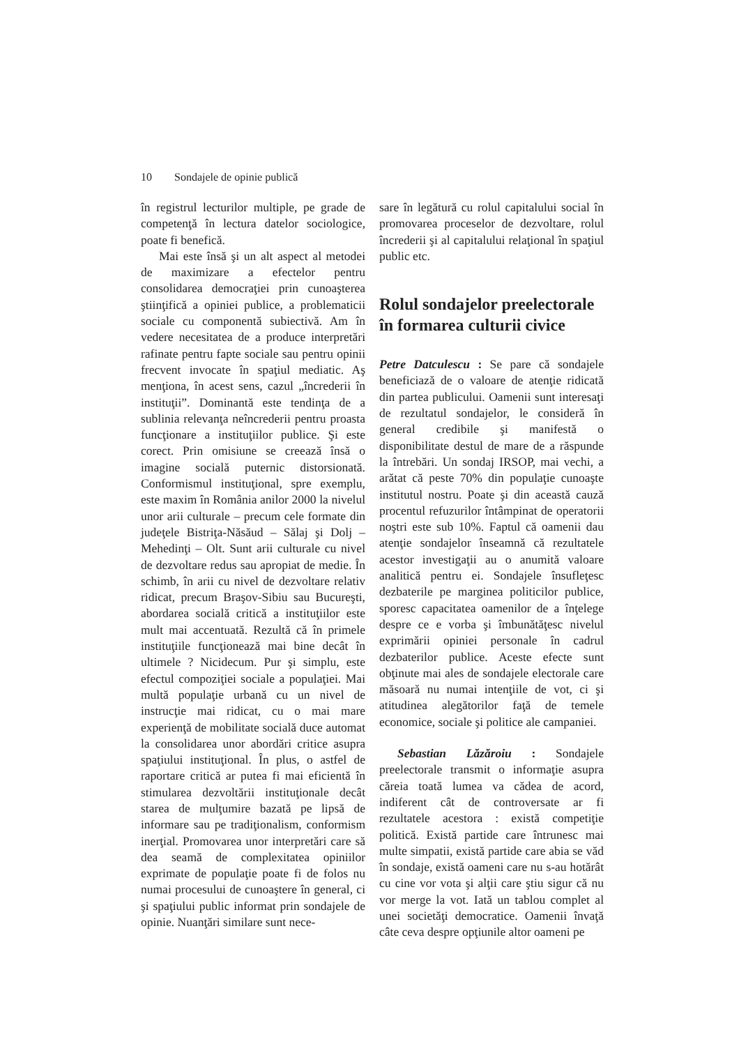10 Sondajele de opinie publică
în registrul lecturilor multiple, pe grade de competenţă în lectura datelor sociologice, poate fi benefică.
Mai este însă şi un alt aspect al metodei de maximizare a efectelor pentru consolidarea democraţiei prin cunoaşterea ştiinţifică a opiniei publice, a problematicii sociale cu componentă subiectivă. Am în vedere necesitatea de a produce interpretări rafinate pentru fapte sociale sau pentru opinii frecvent invocate în spaţiul mediatic. Aş menţiona, în acest sens, cazul „încrederii în instituţii”. Dominantă este tendinţa de a sublinia relevanţa neîncrederii pentru proasta funcţionare a instituţiilor publice. Şi este corect. Prin omisiune se creează însă o imagine socială puternic distorsionată. Conformismul instituţional, spre exemplu, este maxim în România anilor 2000 la nivelul unor arii culturale – precum cele formate din judeţele Bistriţa-Năsăud – Sălaj şi Dolj – Mehedinţi – Olt. Sunt arii culturale cu nivel de dezvoltare redus sau apropiat de medie. În schimb, în arii cu nivel de dezvoltare relativ ridicat, precum Braşov-Sibiu sau Bucureşti, abordarea socială critică a instituţiilor este mult mai accentuată. Rezultă că în primele instituţiile funcţionează mai bine decât în ultimele ? Nicidecum. Pur şi simplu, este efectul compoziţiei sociale a populaţiei. Mai multă populaţie urbană cu un nivel de instrucţie mai ridicat, cu o mai mare experienţă de mobilitate socială duce automat la consolidarea unor abordări critice asupra spaţiului instituţional. În plus, o astfel de raportare critică ar putea fi mai eficientă în stimularea dezvoltării instituţionale decât starea de mulţumire bazată pe lipsă de informare sau pe tradiţionalism, conformism inerţial. Promovarea unor interpretări care să dea seamă de complexitatea opiniilor exprimate de populaţie poate fi de folos nu numai procesului de cunoaştere în general, ci şi spaţiului public informat prin sondajele de opinie. Nuanţări similare sunt nece-
sare în legătură cu rolul capitalului social în promovarea proceselor de dezvoltare, rolul încrederii şi al capitalului relaţional în spaţiul public etc.
Rolul sondajelor preelectorale în formarea culturii civice
Petre Datculescu : Se pare că sondajele beneficiază de o valoare de atenţie ridicată din partea publicului. Oamenii sunt interesaţi de rezultatul sondajelor, le consideră în general credibile şi manifestă o disponibilitate destul de mare de a răspunde la întrebări. Un sondaj IRSOP, mai vechi, a arătat că peste 70% din populaţie cunoaşte institutul nostru. Poate şi din această cauză procentul refuzurilor întâmpinat de operatorii noştri este sub 10%. Faptul că oamenii dau atenţie sondajelor înseamnă că rezultatele acestor investigaţii au o anumită valoare analitică pentru ei. Sondajele însufleţesc dezbaterile pe marginea politicilor publice, sporesc capacitatea oamenilor de a înţelege despre ce e vorba şi îmbunătăţesc nivelul exprimării opiniei personale în cadrul dezbaterilor publice. Aceste efecte sunt obţinute mai ales de sondajele electorale care măsoară nu numai intenţiile de vot, ci şi atitudinea alegătorilor faţă de temele economice, sociale şi politice ale campaniei.
Sebastian Lăzăroiu : Sondajele preelectorale transmit o informaţie asupra căreia toată lumea va cădea de acord, indiferent cât de controversate ar fi rezultatele acestora : există competiţie politică. Există partide care întrunesc mai multe simpatii, există partide care abia se văd în sondaje, există oameni care nu s-au hotărât cu cine vor vota şi alţii care ştiu sigur că nu vor merge la vot. Iată un tablou complet al unei societăţi democratice. Oamenii învaţă câte ceva despre opţiunile altor oameni pe